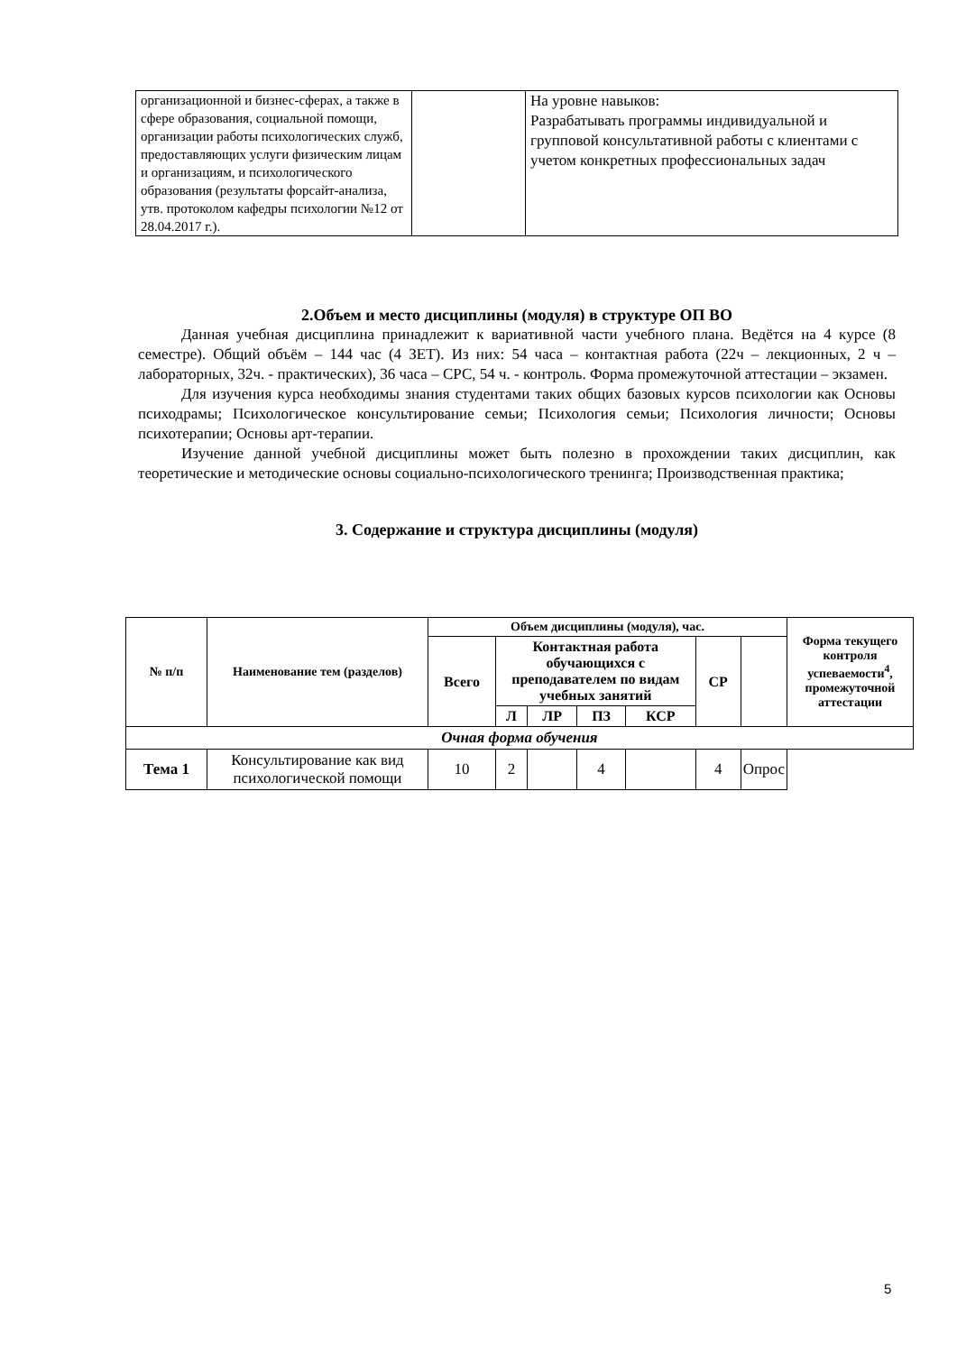| организационной и бизнес-сферах, а также в сфере образования, социальной помощи, организации работы психологических служб, предоставляющих услуги физическим лицам и организациям, и психологического образования (результаты форсайт-анализа, утв. протоколом кафедры психологии №12 от 28.04.2017 г.). | | На уровне навыков: Разрабатывать программы индивидуальной и групповой консультативной работы с клиентами с учетом конкретных профессиональных задач |
2.Объем и место дисциплины (модуля) в структуре ОП ВО
Данная учебная дисциплина принадлежит к вариативной части учебного плана. Ведётся на 4 курсе (8 семестре). Общий объём – 144 час (4 ЗЕТ). Из них: 54 часа – контактная работа (22ч – лекционных, 2 ч – лабораторных, 32ч. - практических), 36 часа – СРС, 54 ч. - контроль. Форма промежуточной аттестации – экзамен.
Для изучения курса необходимы знания студентами таких общих базовых курсов психологии как Основы психодрамы; Психологическое консультирование семьи; Психология семьи; Психология личности; Основы психотерапии; Основы арт-терапии.
Изучение данной учебной дисциплины может быть полезно в прохождении таких дисциплин, как теоретические и методические основы социально-психологического тренинга; Производственная практика;
3. Содержание и структура дисциплины (модуля)
| № п/п | Наименование тем (разделов) | Объем дисциплины (модуля), час. | | | | | | | Форма текущего контроля успеваемости<sup>4</sup>, промежуточной аттестации |
| --- | --- | --- | --- | --- | --- | --- | --- | --- | --- |
| | | Всего | Контактная работа обучающихся с преподавателем по видам учебных занятий | | | | СР | | |
| | | | Л | ЛР | ПЗ | КСР | | | |
| Очная форма обучения | | | | | | | | | |
| Тема 1 | Консультирование как вид психологической помощи | 10 | 2 | | 4 | | 4 | Опрос | |
5